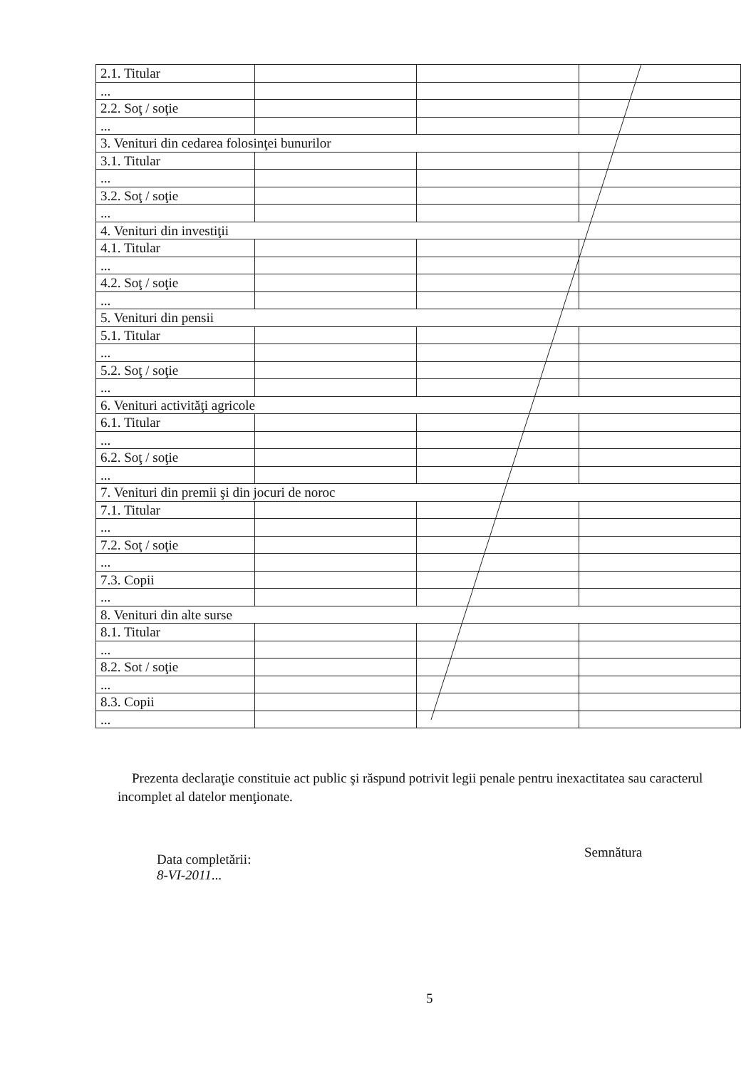| 2.1. Titular | | | |
| ... | | | |
| 2.2. Soţ / soţie | | | |
| ... | | | |
| 3. Venituri din cedarea folosinţei bunurilor | | | |
| 3.1. Titular | | | |
| ... | | | |
| 3.2. Soţ / soţie | | | |
| ... | | | |
| 4. Venituri din investiţii | | | |
| 4.1. Titular | | | |
| ... | | | |
| 4.2. Soţ / soţie | | | |
| ... | | | |
| 5. Venituri din pensii | | | |
| 5.1. Titular | | | |
| ... | | | |
| 5.2. Soţ / soţie | | | |
| ... | | | |
| 6. Venituri activităţi agricole | | | |
| 6.1. Titular | | | |
| ... | | | |
| 6.2. Soţ / soţie | | | |
| ... | | | |
| 7. Venituri din premii şi din jocuri de noroc | | | |
| 7.1. Titular | | | |
| ... | | | |
| 7.2. Soţ / soţie | | | |
| ... | | | |
| 7.3. Copii | | | |
| ... | | | |
| 8. Venituri din alte surse | | | |
| 8.1. Titular | | | |
| ... | | | |
| 8.2. Sot / soţie | | | |
| ... | | | |
| 8.3. Copii | | | |
| ... | | | |
Prezenta declaraţie constituie act public şi răspund potrivit legii penale pentru inexactitatea sau caracterul incomplet al datelor menţionate.
Data completării:
8-VI-2011...
Semnătura
5